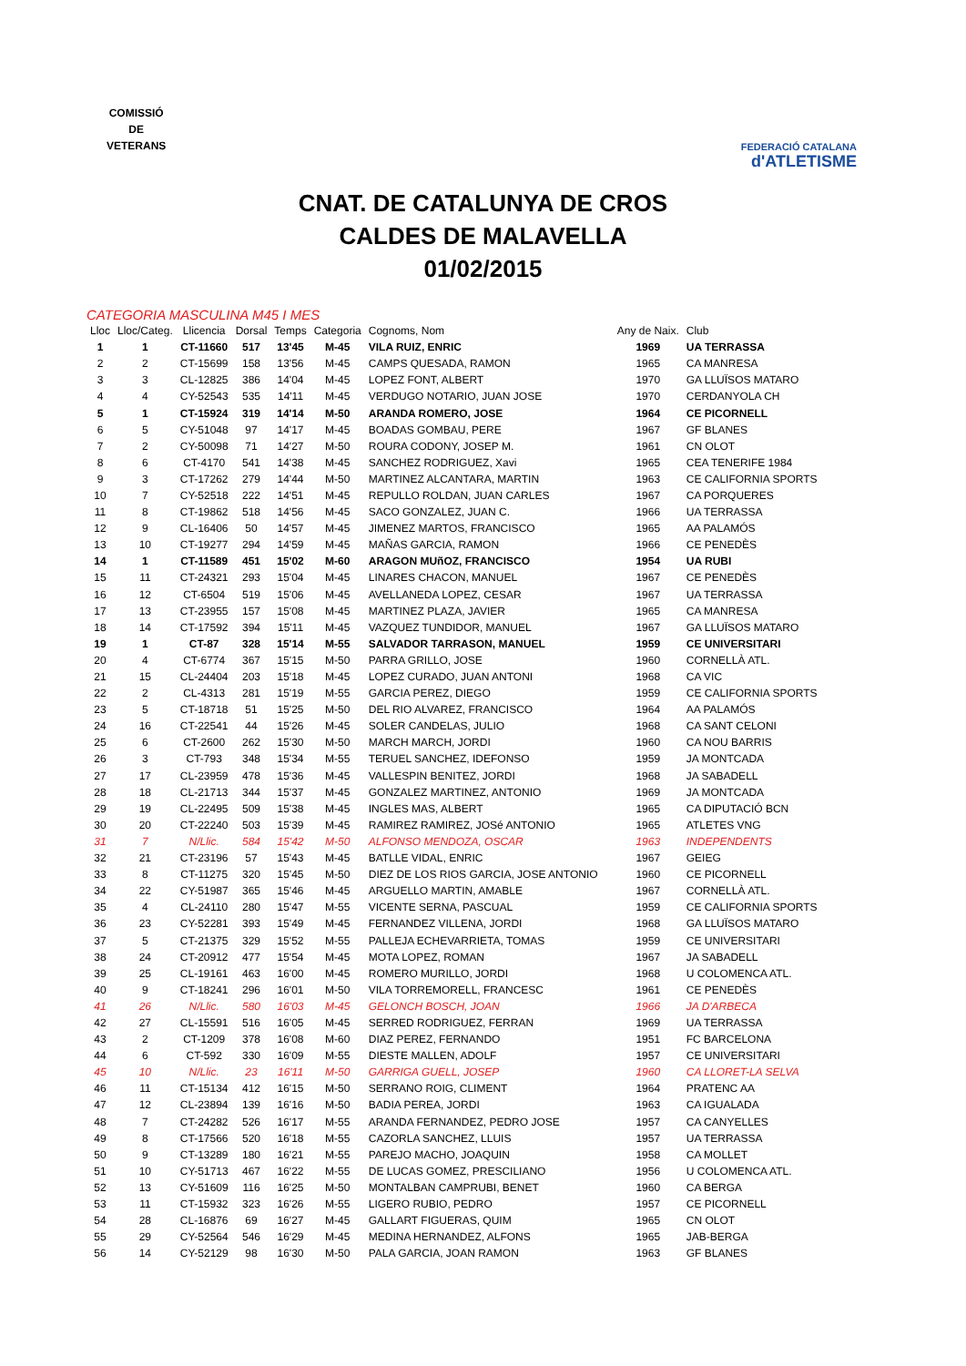COMISSIÓ
DE
VETERANS
FEDERACIÓ CATALANA
d'ATLETISME
CNAT. DE CATALUNYA DE CROS
CALDES DE MALAVELLA
01/02/2015
CATEGORIA MASCULINA M45 I MES
| Lloc | Lloc/Categ. | Llicencia | Dorsal | Temps | Categoria | Cognoms, Nom | Any de Naix. | Club |
| --- | --- | --- | --- | --- | --- | --- | --- | --- |
| 1 | 1 | CT-11660 | 517 | 13'45 | M-45 | VILA RUIZ, ENRIC | 1969 | UA TERRASSA |
| 2 | 2 | CT-15699 | 158 | 13'56 | M-45 | CAMPS QUESADA, RAMON | 1965 | CA MANRESA |
| 3 | 3 | CL-12825 | 386 | 14'04 | M-45 | LOPEZ FONT, ALBERT | 1970 | GA LLUÏSOS MATARO |
| 4 | 4 | CY-52543 | 535 | 14'11 | M-45 | VERDUGO NOTARIO, JUAN JOSE | 1970 | CERDANYOLA CH |
| 5 | 1 | CT-15924 | 319 | 14'14 | M-50 | ARANDA ROMERO, JOSE | 1964 | CE PICORNELL |
| 6 | 5 | CY-51048 | 97 | 14'17 | M-45 | BOADAS GOMBAU, PERE | 1967 | GF BLANES |
| 7 | 2 | CY-50098 | 71 | 14'27 | M-50 | ROURA CODONY, JOSEP M. | 1961 | CN OLOT |
| 8 | 6 | CT-4170 | 541 | 14'38 | M-45 | SANCHEZ RODRIGUEZ, Xavi | 1965 | CEA TENERIFE 1984 |
| 9 | 3 | CT-17262 | 279 | 14'44 | M-50 | MARTINEZ ALCANTARA, MARTIN | 1963 | CE CALIFORNIA SPORTS |
| 10 | 7 | CY-52518 | 222 | 14'51 | M-45 | REPULLO ROLDAN, JUAN CARLES | 1967 | CA PORQUERES |
| 11 | 8 | CT-19862 | 518 | 14'56 | M-45 | SACO GONZALEZ, JUAN C. | 1966 | UA TERRASSA |
| 12 | 9 | CL-16406 | 50 | 14'57 | M-45 | JIMENEZ MARTOS, FRANCISCO | 1965 | AA PALAMÓS |
| 13 | 10 | CT-19277 | 294 | 14'59 | M-45 | MAÑAS GARCIA, RAMON | 1966 | CE PENEDÈS |
| 14 | 1 | CT-11589 | 451 | 15'02 | M-60 | ARAGON MUñOZ, FRANCISCO | 1954 | UA RUBI |
| 15 | 11 | CT-24321 | 293 | 15'04 | M-45 | LINARES CHACON, MANUEL | 1967 | CE PENEDÈS |
| 16 | 12 | CT-6504 | 519 | 15'06 | M-45 | AVELLANEDA LOPEZ, CESAR | 1967 | UA TERRASSA |
| 17 | 13 | CT-23955 | 157 | 15'08 | M-45 | MARTINEZ PLAZA, JAVIER | 1965 | CA MANRESA |
| 18 | 14 | CT-17592 | 394 | 15'11 | M-45 | VAZQUEZ TUNDIDOR, MANUEL | 1967 | GA LLUÏSOS MATARO |
| 19 | 1 | CT-87 | 328 | 15'14 | M-55 | SALVADOR TARRASON, MANUEL | 1959 | CE UNIVERSITARI |
| 20 | 4 | CT-6774 | 367 | 15'15 | M-50 | PARRA GRILLO, JOSE | 1960 | CORNELLÀ ATL. |
| 21 | 15 | CL-24404 | 203 | 15'18 | M-45 | LOPEZ CURADO, JUAN ANTONI | 1968 | CA VIC |
| 22 | 2 | CL-4313 | 281 | 15'19 | M-55 | GARCIA PEREZ, DIEGO | 1959 | CE CALIFORNIA SPORTS |
| 23 | 5 | CT-18718 | 51 | 15'25 | M-50 | DEL RIO ALVAREZ, FRANCISCO | 1964 | AA PALAMÓS |
| 24 | 16 | CT-22541 | 44 | 15'26 | M-45 | SOLER CANDELAS, JULIO | 1968 | CA SANT CELONI |
| 25 | 6 | CT-2600 | 262 | 15'30 | M-50 | MARCH MARCH, JORDI | 1960 | CA NOU BARRIS |
| 26 | 3 | CT-793 | 348 | 15'34 | M-55 | TERUEL SANCHEZ, IDEFONSO | 1959 | JA MONTCADA |
| 27 | 17 | CL-23959 | 478 | 15'36 | M-45 | VALLESPIN BENITEZ, JORDI | 1968 | JA SABADELL |
| 28 | 18 | CL-21713 | 344 | 15'37 | M-45 | GONZALEZ MARTINEZ, ANTONIO | 1969 | JA MONTCADA |
| 29 | 19 | CL-22495 | 509 | 15'38 | M-45 | INGLES MAS, ALBERT | 1965 | CA DIPUTACIÓ BCN |
| 30 | 20 | CT-22240 | 503 | 15'39 | M-45 | RAMIREZ RAMIREZ, JOSé ANTONIO | 1965 | ATLETES VNG |
| 31 | 7 | N/Llic. | 584 | 15'42 | M-50 | ALFONSO MENDOZA, OSCAR | 1963 | INDEPENDENTS |
| 32 | 21 | CT-23196 | 57 | 15'43 | M-45 | BATLLE VIDAL, ENRIC | 1967 | GEIEG |
| 33 | 8 | CT-11275 | 320 | 15'45 | M-50 | DIEZ DE LOS RIOS GARCIA, JOSE ANTONIO | 1960 | CE PICORNELL |
| 34 | 22 | CY-51987 | 365 | 15'46 | M-45 | ARGUELLO MARTIN, AMABLE | 1967 | CORNELLÀ ATL. |
| 35 | 4 | CL-24110 | 280 | 15'47 | M-55 | VICENTE SERNA, PASCUAL | 1959 | CE CALIFORNIA SPORTS |
| 36 | 23 | CY-52281 | 393 | 15'49 | M-45 | FERNANDEZ VILLENA, JORDI | 1968 | GA LLUÏSOS MATARO |
| 37 | 5 | CT-21375 | 329 | 15'52 | M-55 | PALLEJA ECHEVARRIETA, TOMAS | 1959 | CE UNIVERSITARI |
| 38 | 24 | CT-20912 | 477 | 15'54 | M-45 | MOTA LOPEZ, ROMAN | 1967 | JA SABADELL |
| 39 | 25 | CL-19161 | 463 | 16'00 | M-45 | ROMERO MURILLO, JORDI | 1968 | U COLOMENCA ATL. |
| 40 | 9 | CT-18241 | 296 | 16'01 | M-50 | VILA TORREMORELL, FRANCESC | 1961 | CE PENEDÈS |
| 41 | 26 | N/Llic. | 580 | 16'03 | M-45 | GELONCH BOSCH, JOAN | 1966 | JA D'ARBECA |
| 42 | 27 | CL-15591 | 516 | 16'05 | M-45 | SERRED RODRIGUEZ, FERRAN | 1969 | UA TERRASSA |
| 43 | 2 | CT-1209 | 378 | 16'08 | M-60 | DIAZ PEREZ, FERNANDO | 1951 | FC BARCELONA |
| 44 | 6 | CT-592 | 330 | 16'09 | M-55 | DIESTE MALLEN, ADOLF | 1957 | CE UNIVERSITARI |
| 45 | 10 | N/Llic. | 23 | 16'11 | M-50 | GARRIGA GUELL, JOSEP | 1960 | CA LLORET-LA SELVA |
| 46 | 11 | CT-15134 | 412 | 16'15 | M-50 | SERRANO ROIG, CLIMENT | 1964 | PRATENC AA |
| 47 | 12 | CL-23894 | 139 | 16'16 | M-50 | BADIA PEREA, JORDI | 1963 | CA IGUALADA |
| 48 | 7 | CT-24282 | 526 | 16'17 | M-55 | ARANDA FERNANDEZ, PEDRO JOSE | 1957 | CA CANYELLES |
| 49 | 8 | CT-17566 | 520 | 16'18 | M-55 | CAZORLA SANCHEZ, LLUIS | 1957 | UA TERRASSA |
| 50 | 9 | CT-13289 | 180 | 16'21 | M-55 | PAREJO MACHO, JOAQUIN | 1958 | CA MOLLET |
| 51 | 10 | CY-51713 | 467 | 16'22 | M-55 | DE LUCAS GOMEZ, PRESCILIANO | 1956 | U COLOMENCA ATL. |
| 52 | 13 | CY-51609 | 116 | 16'25 | M-50 | MONTALBAN CAMPRUBI, BENET | 1960 | CA BERGA |
| 53 | 11 | CT-15932 | 323 | 16'26 | M-55 | LIGERO RUBIO, PEDRO | 1957 | CE PICORNELL |
| 54 | 28 | CL-16876 | 69 | 16'27 | M-45 | GALLART FIGUERAS, QUIM | 1965 | CN OLOT |
| 55 | 29 | CY-52564 | 546 | 16'29 | M-45 | MEDINA HERNANDEZ, ALFONS | 1965 | JAB-BERGA |
| 56 | 14 | CY-52129 | 98 | 16'30 | M-50 | PALA GARCIA, JOAN RAMON | 1963 | GF BLANES |